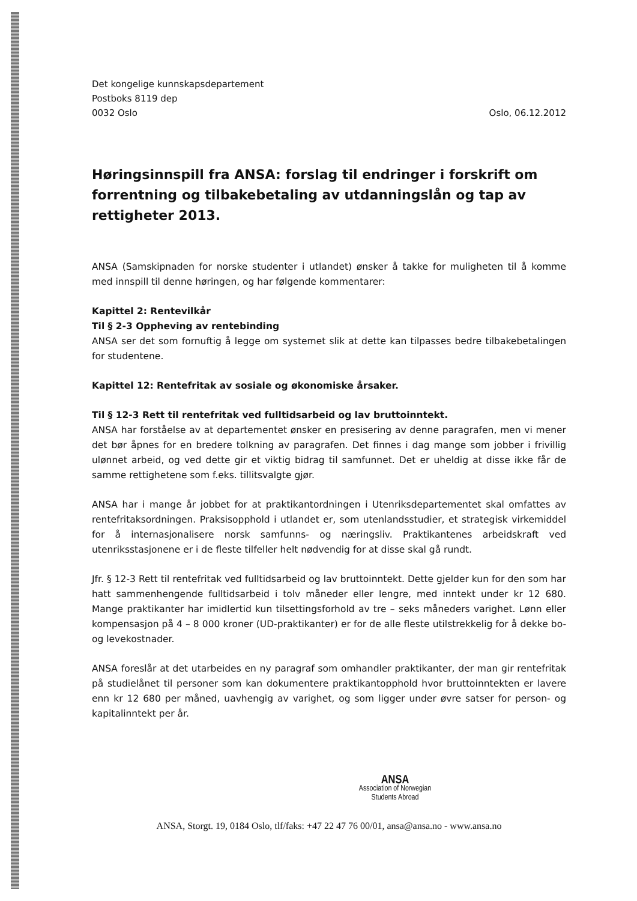Det kongelige kunnskapsdepartement
Postboks 8119 dep
0032 Oslo
Oslo, 06.12.2012
Høringsinnspill fra ANSA: forslag til endringer i forskrift om forrentning og tilbakebetaling av utdanningslån og tap av rettigheter 2013.
ANSA (Samskipnaden for norske studenter i utlandet) ønsker å takke for muligheten til å komme med innspill til denne høringen, og har følgende kommentarer:
Kapittel 2: Rentevilkår
Til § 2-3 Oppheving av rentebinding
ANSA ser det som fornuftig å legge om systemet slik at dette kan tilpasses bedre tilbakebetalingen for studentene.
Kapittel 12: Rentefritak av sosiale og økonomiske årsaker.
Til § 12-3 Rett til rentefritak ved fulltidsarbeid og lav bruttoinntekt.
ANSA har forståelse av at departementet ønsker en presisering av denne paragrafen, men vi mener det bør åpnes for en bredere tolkning av paragrafen. Det finnes i dag mange som jobber i frivillig ulønnet arbeid, og ved dette gir et viktig bidrag til samfunnet. Det er uheldig at disse ikke får de samme rettighetene som f.eks. tillitsvalgte gjør.
ANSA har i mange år jobbet for at praktikantordningen i Utenriksdepartementet skal omfattes av rentefritaksordningen. Praksisopphold i utlandet er, som utenlandsstudier, et strategisk virkemiddel for å internasjonalisere norsk samfunns- og næringsliv. Praktikantenes arbeidskraft ved utenriksstasjonene er i de fleste tilfeller helt nødvendig for at disse skal gå rundt.
Jfr. § 12-3 Rett til rentefritak ved fulltidsarbeid og lav bruttoinntekt. Dette gjelder kun for den som har hatt sammenhengende fulltidsarbeid i tolv måneder eller lengre, med inntekt under kr 12 680. Mange praktikanter har imidlertid kun tilsettingsforhold av tre – seks måneders varighet. Lønn eller kompensasjon på 4 – 8 000 kroner (UD-praktikanter) er for de alle fleste utilstrekkelig for å dekke bo- og levekostnader.
ANSA foreslår at det utarbeides en ny paragraf som omhandler praktikanter, der man gir rentefritak på studielånet til personer som kan dokumentere praktikantopphold hvor bruttoinntekten er lavere enn kr 12 680 per måned, uavhengig av varighet, og som ligger under øvre satser for person- og kapitalinntekt per år.
ANSA
Association of Norwegian
Students Abroad
ANSA, Storgt. 19, 0184 Oslo, tlf/faks: +47 22 47 76 00/01, ansa@ansa.no - www.ansa.no